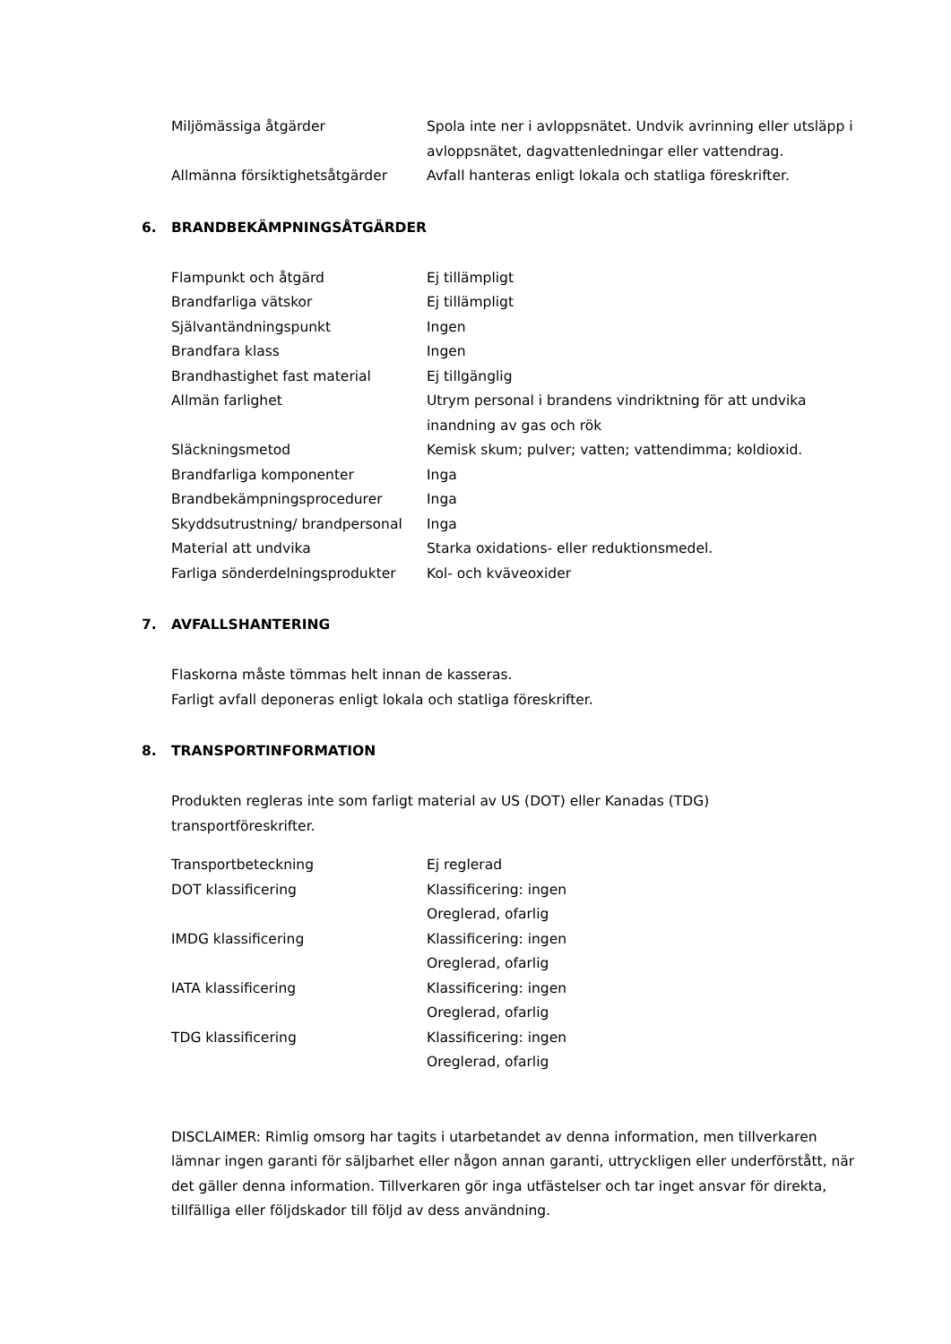| Miljömässiga åtgärder | Spola inte ner i avloppsnätet. Undvik avrinning eller utsläpp i avloppsnätet, dagvattenledningar eller vattendrag. |
| Allmänna försiktighetsåtgärder | Avfall hanteras enligt lokala och statliga föreskrifter. |
6. BRANDBEKÄMPNINGSÅTGÄRDER
| Flampunkt och åtgärd | Ej tillämpligt |
| Brandfarliga vätskor | Ej tillämpligt |
| Självantändningspunkt | Ingen |
| Brandfara klass | Ingen |
| Brandhastighet fast material | Ej tillgänglig |
| Allmän farlighet | Utrym personal i brandens vindriktning för att undvika inandning av gas och rök |
| Släckningsmetod | Kemisk skum; pulver; vatten; vattendimma; koldioxid. |
| Brandfarliga komponenter | Inga |
| Brandbekämpningsprocedurer | Inga |
| Skyddsutrustning/ brandpersonal | Inga |
| Material att undvika | Starka oxidations- eller reduktionsmedel. |
| Farliga sönderdelningsprodukter | Kol- och kväveoxider |
7. AVFALLSHANTERING
Flaskorna måste tömmas helt innan de kasseras.
Farligt avfall deponeras enligt lokala och statliga föreskrifter.
8. TRANSPORTINFORMATION
Produkten regleras inte som farligt material av US (DOT) eller Kanadas (TDG)
transportföreskrifter.
| Transportbeteckning | Ej reglerad |
| DOT klassificering | Klassificering: ingen Oreglerad, ofarlig |
| IMDG klassificering | Klassificering: ingen Oreglerad, ofarlig |
| IATA klassificering | Klassificering: ingen Oreglerad, ofarlig |
| TDG klassificering | Klassificering: ingen Oreglerad, ofarlig |
DISCLAIMER: Rimlig omsorg har tagits i utarbetandet av denna information, men tillverkaren lämnar ingen garanti för säljbarhet eller någon annan garanti, uttryckligen eller underförstått, när det gäller denna information. Tillverkaren gör inga utfästelser och tar inget ansvar för direkta, tillfälliga eller följdskador till följd av dess användning.